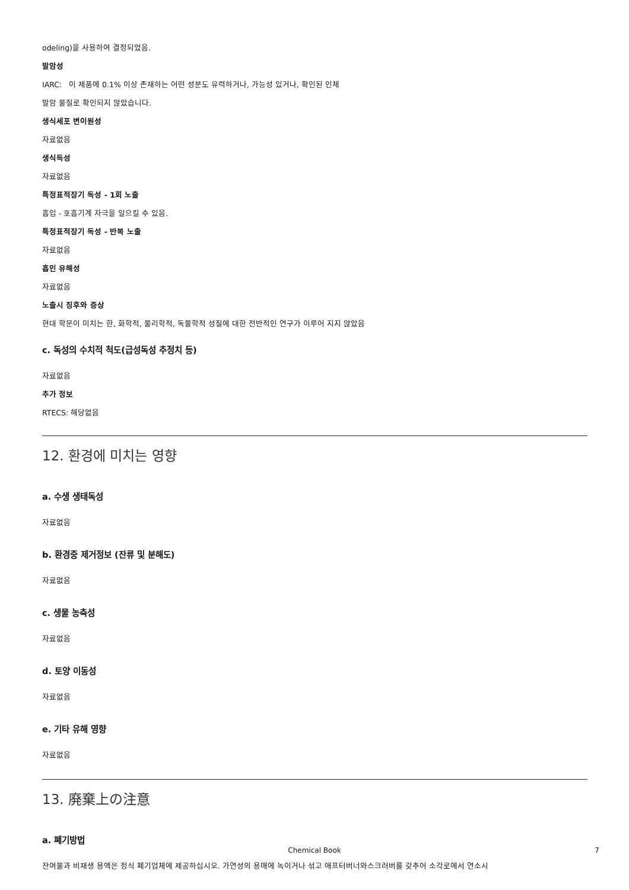odeling)을 사용하여 결정되었음.
발암성
IARC: 이 제품에 0.1% 이상 존재하는 어떤 성분도 유력하거나, 가능성 있거나, 확인된 인체
발암 물질로 확인되지 않았습니다.
생식세포 변이원성
자료없음
생식독성
자료없음
특정표적장기 독성 - 1회 노출
흡입 - 호흡기계 자극을 일으킬 수 있음.
특정표적장기 독성 - 반복 노출
자료없음
흡인 유해성
자료없음
노출시 징후와 증상
현대 학문이 미치는 한, 화학적, 물리학적, 독물학적 성질에 대한 전반적인 연구가 이루어 지지 않았음
c. 독성의 수치적 척도(급성독성 추정치 등)
자료없음
추가 정보
RTECS: 해당없음
12. 환경에 미치는 영향
a. 수생 생태독성
자료없음
b. 환경중 제거정보 (잔류 및 분해도)
자료없음
c. 생물 농축성
자료없음
d. 토양 이동성
자료없음
e. 기타 유해 영향
자료없음
13. 廃棄上の注意
a. 폐기방법
잔여물과 비재생 용액은 정식 폐기업체에 제공하십시오. 가연성의 용매에 녹이거나 섞고 애프터버너와스크러버를 갖추어 소각로에서 연소시
Chemical Book 7